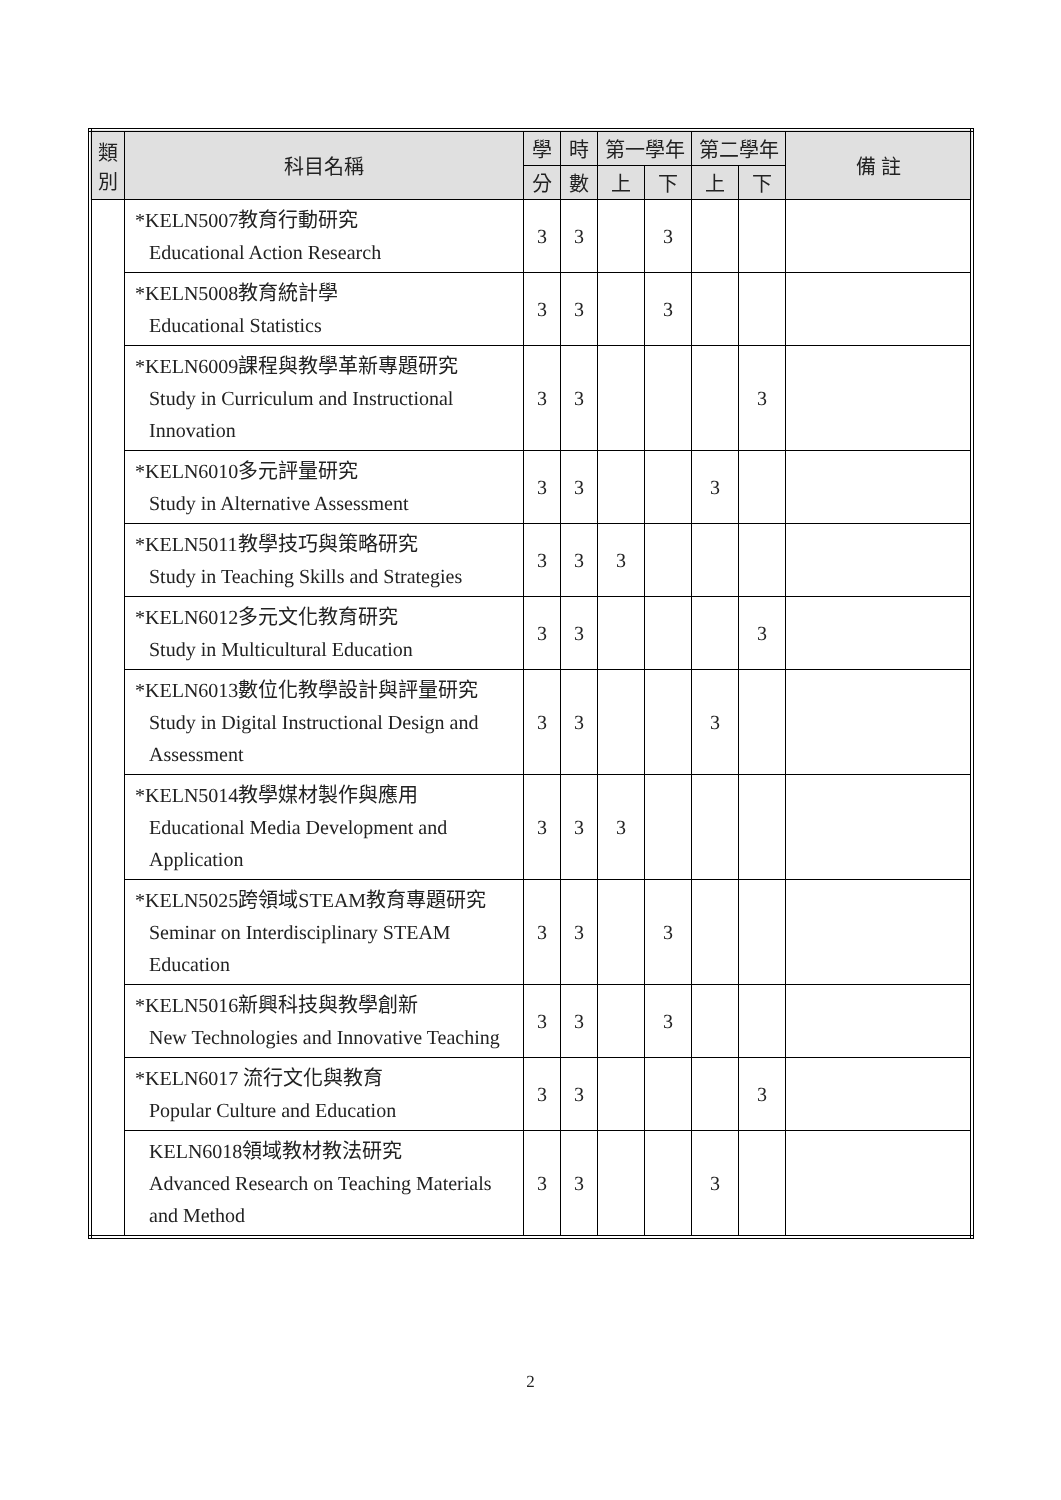| 類別 | 科目名稱 | 學 | 時 | 第一學年 | | 第二學年 | | 備 註 |
| --- | --- | --- | --- | --- | --- | --- | --- | --- |
| | | 分 | 數 | 上 | 下 | 上 | 下 | |
| | *KELN5007教育行動研究 Educational Action Research | 3 | 3 | | 3 | | | |
| | *KELN5008教育統計學 Educational Statistics | 3 | 3 | | 3 | | | |
| | *KELN6009課程與教學革新專題研究 Study in Curriculum and Instructional Innovation | 3 | 3 | | | | 3 | |
| | *KELN6010多元評量研究 Study in Alternative Assessment | 3 | 3 | | | 3 | | |
| | *KELN5011教學技巧與策略研究 Study in Teaching Skills and Strategies | 3 | 3 | 3 | | | | |
| | *KELN6012多元文化教育研究 Study in Multicultural Education | 3 | 3 | | | | 3 | |
| | *KELN6013數位化教學設計與評量研究 Study in Digital Instructional Design and Assessment | 3 | 3 | | | 3 | | |
| | *KELN5014教學媒材製作與應用 Educational Media Development and Application | 3 | 3 | 3 | | | | |
| | *KELN5025跨領域STEAM教育專題研究 Seminar on Interdisciplinary STEAM Education | 3 | 3 | | 3 | | | |
| | *KELN5016新興科技與教學創新 New Technologies and Innovative Teaching | 3 | 3 | | 3 | | | |
| | *KELN6017 流行文化與教育 Popular Culture and Education | 3 | 3 | | | | 3 | |
| | KELN6018領域教材教法研究 Advanced Research on Teaching Materials and Method | 3 | 3 | | | 3 | | |
2